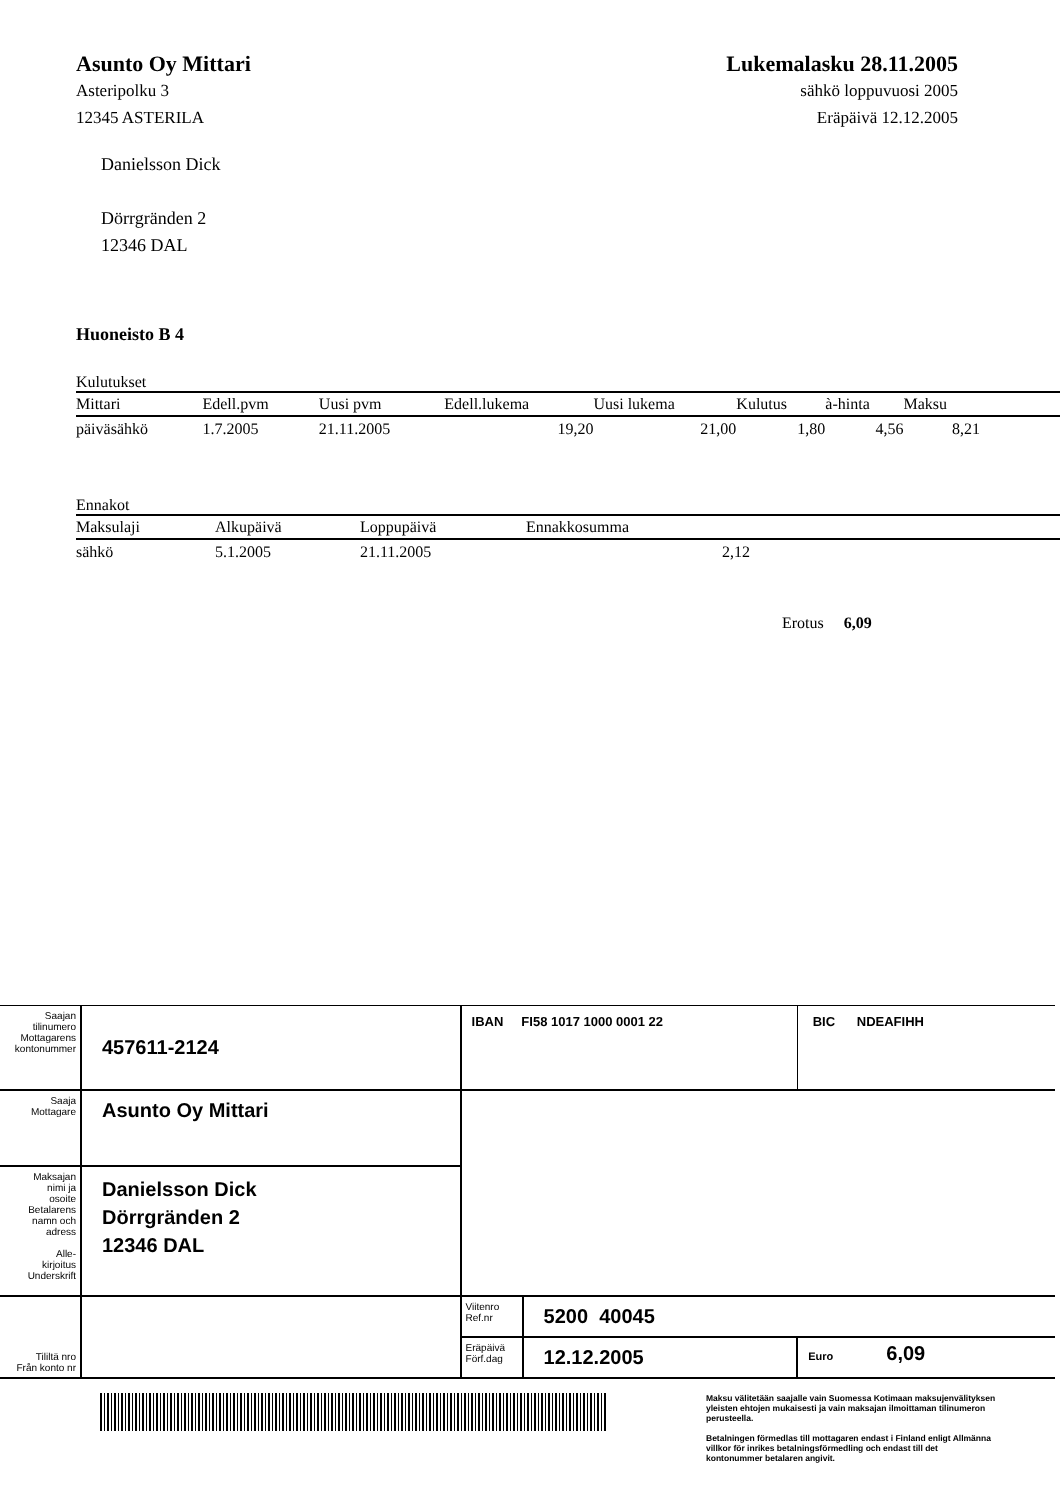Asunto Oy Mittari
Asteripolku 3
12345 ASTERILA
Lukemalasku 28.11.2005
sähkö loppuvuosi 2005
Eräpäivä 12.12.2005
Danielsson Dick
Dörrgränden 2
12346 DAL
Huoneisto B 4
Kulutukset
| Mittari | Edell.pvm | Uusi pvm | Edell.lukema | Uusi lukema | Kulutus | à-hinta | Maksu | |
| --- | --- | --- | --- | --- | --- | --- | --- | --- |
| päiväsähkö | 1.7.2005 | 21.11.2005 | 19,20 | 21,00 | 1,80 | 4,56 | 8,21 | |
Ennakot
| Maksulaji | Alkupäivä | Loppupäivä | Ennakkosumma | |
| --- | --- | --- | --- | --- |
| sähkö | 5.1.2005 | 21.11.2005 | 2,12 | |
Erotus 6,09
| Saajan tilinumero Mottagarens kontonummer | 457611-2124 | IBAN FI58 1017 1000 0001 22 | | | BIC NDEAFIHH |
| Saaja Mottagare | Asunto Oy Mittari | | | | |
| Maksajan nimi ja osoite Betalarens namn och adress Alle- kirjoitus Underskrift | Danielsson Dick Dörrgränden 2 12346 DAL | | | | |
| Tililtä nro Från konto nr | | Viitenro Ref.nr | 5200 40045 | | |
| | | Eräpäivä Förf.dag | 12.12.2005 | Euro 6,09 | |
Maksu välitetään saajalle vain Suomessa Kotimaan maksujenvälityksen yleisten ehtojen mukaisesti ja vain maksajan ilmoittaman tilinumeron perusteella.
Betalningen förmedlas till mottagaren endast i Finland enligt Allmänna villkor för inrikes betalningsförmedling och endast till det kontonummer betalaren angivit.